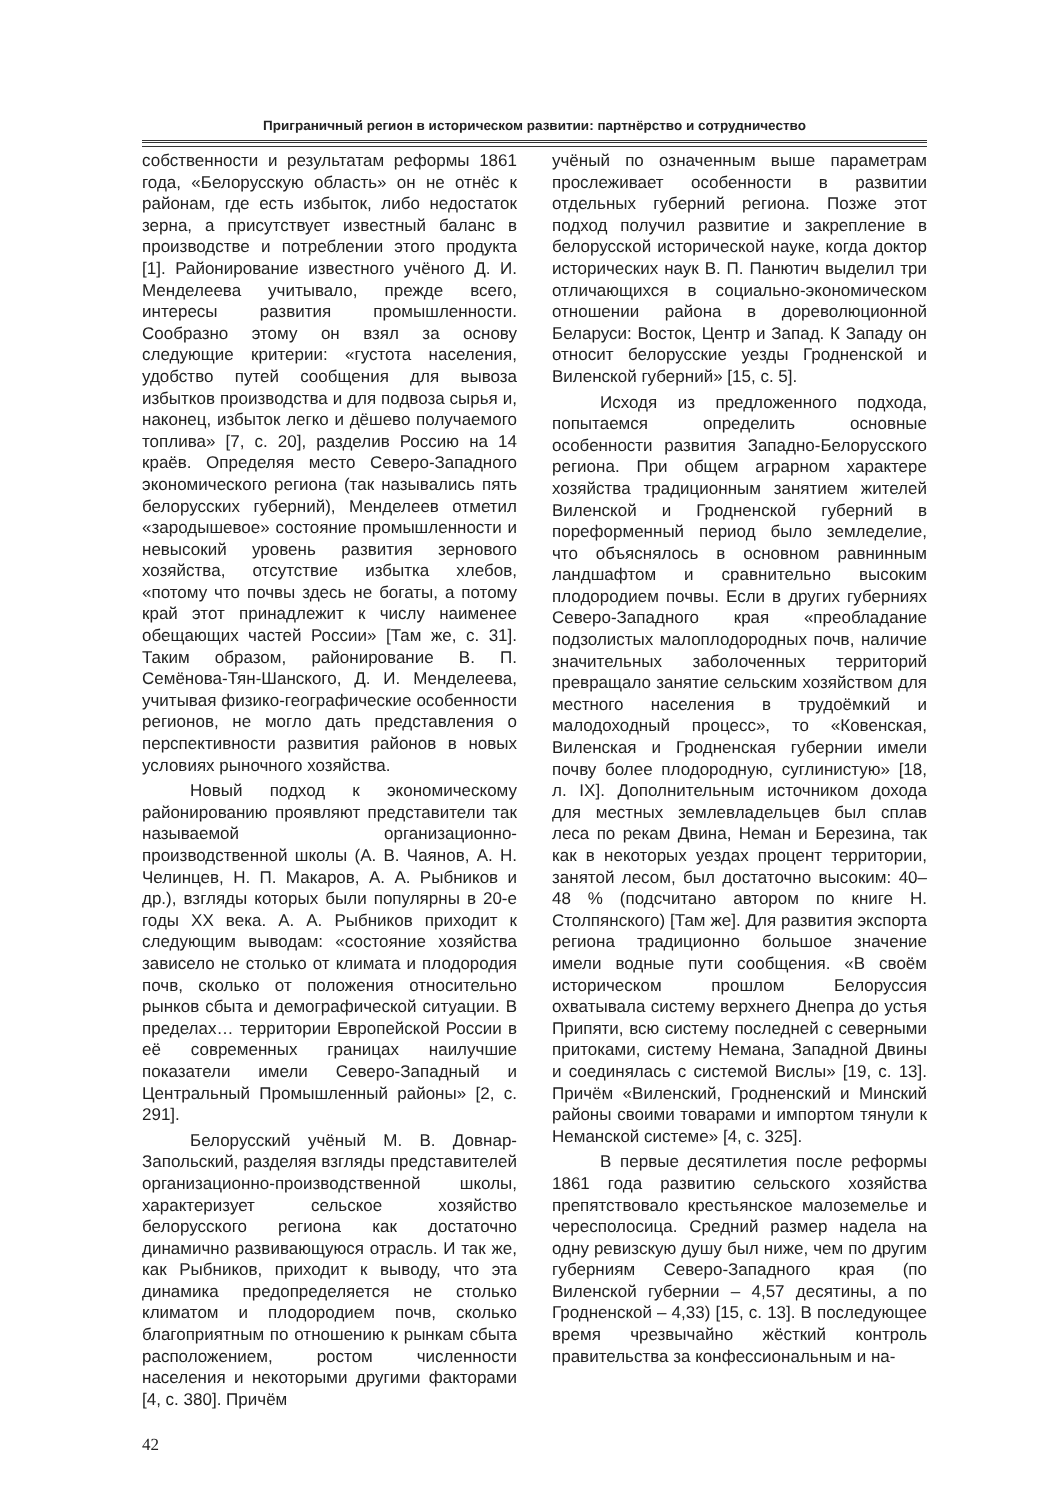Приграничный регион в историческом развитии: партнёрство и сотрудничество
собственности и результатам реформы 1861 года, «Белорусскую область» он не отнёс к районам, где есть избыток, либо недостаток зерна, а присутствует известный баланс в производстве и потреблении этого продукта [1]. Районирование известного учёного Д. И. Менделеева учитывало, прежде всего, интересы развития промышленности. Сообразно этому он взял за основу следующие критерии: «густота населения, удобство путей сообщения для вывоза избытков производства и для подвоза сырья и, наконец, избыток легко и дёшево получаемого топлива» [7, с. 20], разделив Россию на 14 краёв. Определяя место Северо-Западного экономического региона (так назывались пять белорусских губерний), Менделеев отметил «зародышевое» состояние промышленности и невысокий уровень развития зернового хозяйства, отсутствие избытка хлебов, «потому что почвы здесь не богаты, а потому край этот принадлежит к числу наименее обещающих частей России» [Там же, с. 31]. Таким образом, районирование В. П. Семёнова-Тян-Шанского, Д. И. Менделеева, учитывая физико-географические особенности регионов, не могло дать представления о перспективности развития районов в новых условиях рыночного хозяйства.
Новый подход к экономическому районированию проявляют представители так называемой организационно-производственной школы (А. В. Чаянов, А. Н. Челинцев, Н. П. Макаров, А. А. Рыбников и др.), взгляды которых были популярны в 20-е годы XX века. А. А. Рыбников приходит к следующим выводам: «состояние хозяйства зависело не столько от климата и плодородия почв, сколько от положения относительно рынков сбыта и демографической ситуации. В пределах… территории Европейской России в её современных границах наилучшие показатели имели Северо-Западный и Центральный Промышленный районы» [2, с. 291].
Белорусский учёный М. В. Довнар-Запольский, разделяя взгляды представителей организационно-производственной школы, характеризует сельское хозяйство белорусского региона как достаточно динамично развивающуюся отрасль. И так же, как Рыбников, приходит к выводу, что эта динамика предопределяется не столько климатом и плодородием почв, сколько благоприятным по отношению к рынкам сбыта расположением, ростом численности населения и некоторыми другими факторами [4, с. 380]. Причём
учёный по означенным выше параметрам прослеживает особенности в развитии отдельных губерний региона. Позже этот подход получил развитие и закрепление в белорусской исторической науке, когда доктор исторических наук В. П. Панютич выделил три отличающихся в социально-экономическом отношении района в дореволюционной Беларуси: Восток, Центр и Запад. К Западу он относит белорусские уезды Гродненской и Виленской губерний» [15, с. 5].
Исходя из предложенного подхода, попытаемся определить основные особенности развития Западно-Белорусского региона. При общем аграрном характере хозяйства традиционным занятием жителей Виленской и Гродненской губерний в пореформенный период было земледелие, что объяснялось в основном равнинным ландшафтом и сравнительно высоким плодородием почвы. Если в других губерниях Северо-Западного края «преобладание подзолистых малоплодородных почв, наличие значительных заболоченных территорий превращало занятие сельским хозяйством для местного населения в трудоёмкий и малодоходный процесс», то «Ковенская, Виленская и Гродненская губернии имели почву более плодородную, суглинистую» [18, л. IX]. Дополнительным источником дохода для местных землевладельцев был сплав леса по рекам Двина, Неман и Березина, так как в некоторых уездах процент территории, занятой лесом, был достаточно высоким: 40–48 % (подсчитано автором по книге Н. Столпянского) [Там же]. Для развития экспорта региона традиционно большое значение имели водные пути сообщения. «В своём историческом прошлом Белоруссия охватывала систему верхнего Днепра до устья Припяти, всю систему последней с северными притоками, систему Немана, Западной Двины и соединялась с системой Вислы» [19, с. 13]. Причём «Виленский, Гродненский и Минский районы своими товарами и импортом тянули к Неманской системе» [4, с. 325].
В первые десятилетия после реформы 1861 года развитию сельского хозяйства препятствовало крестьянское малоземелье и чересполосица. Средний размер надела на одну ревизскую душу был ниже, чем по другим губерниям Северо-Западного края (по Виленской губернии – 4,57 десятины, а по Гродненской – 4,33) [15, с. 13]. В последующее время чрезвычайно жёсткий контроль правительства за конфессиональным и на-
42